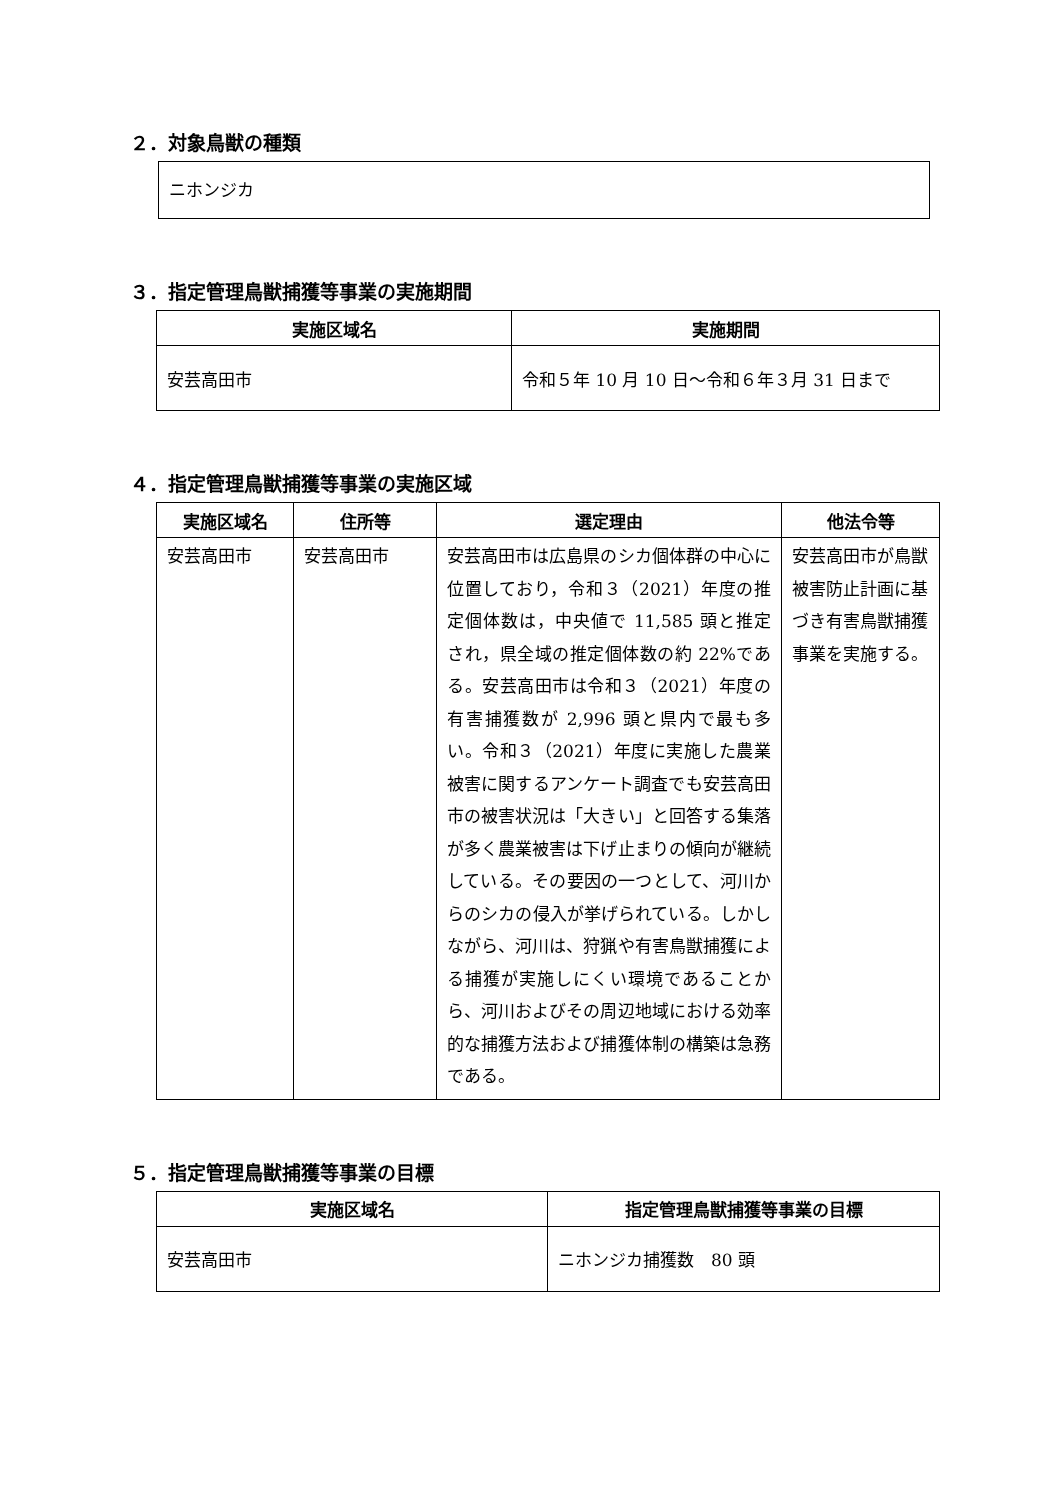２．対象鳥獣の種類
ニホンジカ
３．指定管理鳥獣捕獲等事業の実施期間
| 実施区域名 | 実施期間 |
| --- | --- |
| 安芸高田市 | 令和５年 10 月 10 日～令和６年３月 31 日まで |
４．指定管理鳥獣捕獲等事業の実施区域
| 実施区域名 | 住所等 | 選定理由 | 他法令等 |
| --- | --- | --- | --- |
| 安芸高田市 | 安芸高田市 | 安芸高田市は広島県のシカ個体群の中心に位置しており，令和３（2021）年度の推定個体数は，中央値で 11,585 頭と推定され，県全域の推定個体数の約 22%である。安芸高田市は令和３（2021）年度の有害捕獲数が 2,996 頭と県内で最も多い。令和３（2021）年度に実施した農業被害に関するアンケート調査でも安芸高田市の被害状況は「大きい」と回答する集落が多く農業被害は下げ止まりの傾向が継続している。その要因の一つとして、河川からのシカの侵入が挙げられている。しかしながら、河川は、狩猟や有害鳥獣捕獲による捕獲が実施しにくい環境であることから、河川およびその周辺地域における効率的な捕獲方法および捕獲体制の構築は急務である。 | 安芸高田市が鳥獣被害防止計画に基づき有害鳥獣捕獲事業を実施する。 |
５．指定管理鳥獣捕獲等事業の目標
| 実施区域名 | 指定管理鳥獣捕獲等事業の目標 |
| --- | --- |
| 安芸高田市 | ニホンジカ捕獲数 80 頭 |